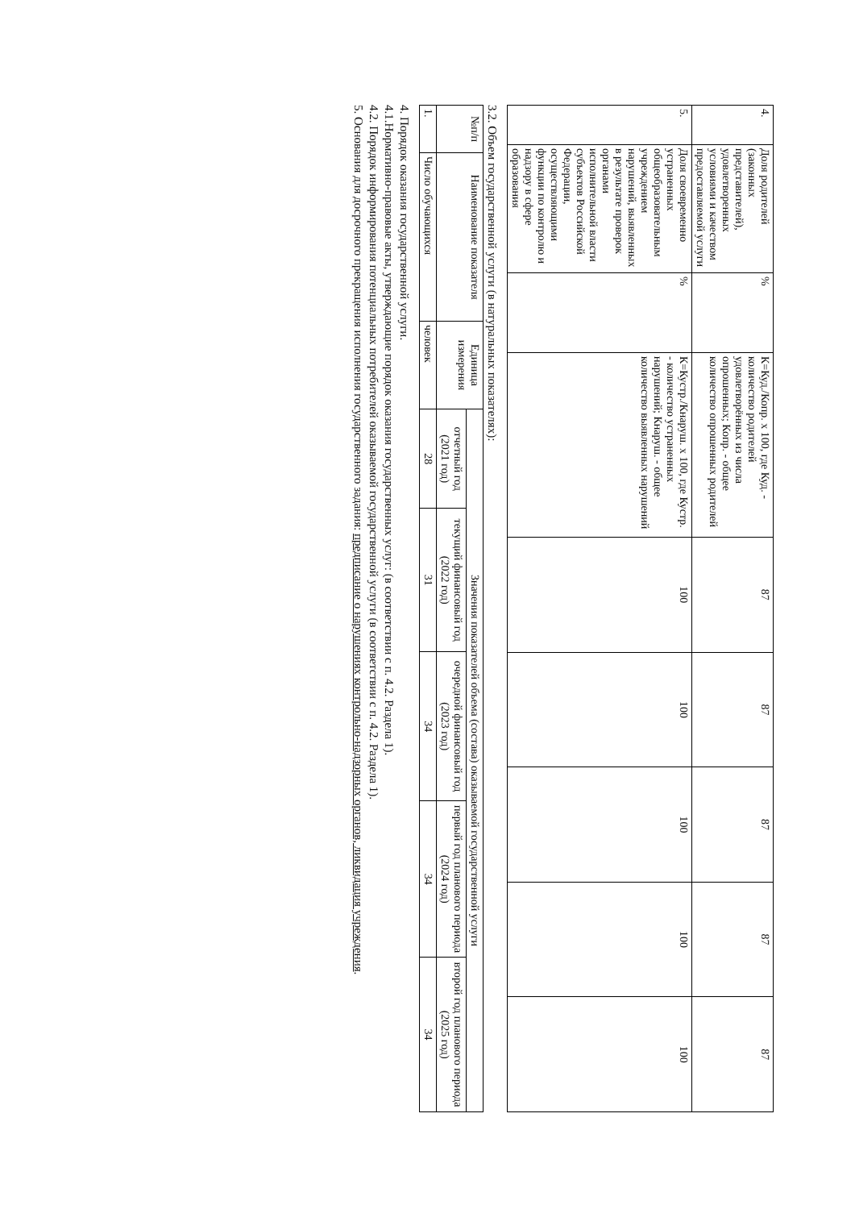| 4. | Доля родителей (законных представителей), удовлетворенных условиями и качеством предоставляемой услуги | % | К=Куд./Копр. х 100, где Куд. - количество родителей удовлетворённых из числа опрошенных; Копр. - общее количество опрошенных родителей | 87 | 87 | 87 | 87 | 87 |
| 5. | Доля своевременно устраненных общеобразовательным учреждением нарушений, выявленных в результате проверок органами исполнительной власти субъектов Российской Федерации, осуществляющими функции по контролю и надзору в сфере образования | % | К=Кустр./Кнаруш. х 100, где Кустр. - количество устраненных нарушений; Кнаруш. - общее количество выявленных нарушений | 100 | 100 | 100 | 100 | 100 |
3.2. Объем государственной услуги (в натуральных показателях):
| №п/п | Наименование показателя | Единица измерения | Значения показателей объема (состава) оказываемой государственной услуги | | | | |
| --- | --- | --- | --- | --- | --- | --- | --- |
| | | | отчетный год (2021 год) | текущий финансовый год (2022 год) | очередной финансовый год (2023 год) | первый год планового периода (2024 год) | второй год планового периода (2025 год) |
| 1. | Число обучающихся | человек | 28 | 31 | 34 | 34 | 34 |
4. Порядок оказания государственной услуги.
4.1.Нормативно-правовые акты, утверждающие порядок оказания государственных услуг: (в соответствии с п. 4.2. Раздела 1).
4.2. Порядок информирования потенциальных потребителей оказываемой государственной услуги (в соответствии с п. 4.2. Раздела 1).
5. Основания для досрочного прекращения исполнения государственного задания: предписание о нарушениях контрольно-надзорных органов, ликвидация учреждения.